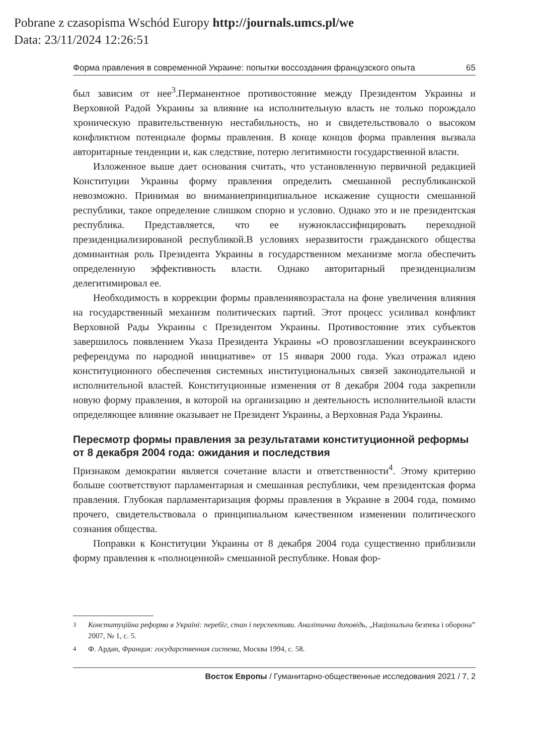Pobrane z czasopisma Wschód Europy http://journals.umcs.pl/we
Data: 23/11/2024 12:26:51
Форма правления в современной Украине: попытки воссоздания французского опыта 65
был зависим от нее<sup>3</sup>.Перманентное противостояние между Президентом Украины и Верховной Радой Украины за влияние на исполнительную власть не только порождало хроническую правительственную нестабильность, но и свидетельствовало о высоком конфликтном потенциале формы правления. В конце концов форма правления вызвала авторитарные тенденции и, как следствие, потерю легитимности государственной власти.
Изложенное выше дает основания считать, что установленную первичной редакцией Конституции Украины форму правления определить смешанной республиканской невозможно. Принимая во вниманиепринципиальное искажение сущности смешанной республики, такое определение слишком спорно и условно. Однако это и не президентская республика. Представляется, что ее нужноклассифицировать переходной президенциализированой республикой.В условиях неразвитости гражданского общества доминантная роль Президента Украины в государственном механизме могла обеспечить определенную эффективность власти. Однако авторитарный президенциализм делегитимировал ее.
Необходимость в коррекции формы правлениявозрастала на фоне увеличения влияния на государственный механизм политических партий. Этот процесс усиливал конфликт Верховной Рады Украины с Президентом Украины. Противостояние этих субъектов завершилось появлением Указа Президента Украины «О провозглашении всеукраинского референдума по народной инициативе» от 15 января 2000 года. Указ отражал идею конституционного обеспечения системных институциональных связей законодательной и исполнительной властей. Конституционные изменения от 8 декабря 2004 года закрепили новую форму правления, в которой на организацию и деятельность исполнительной власти определяющее влияние оказывает не Президент Украины, а Верховная Рада Украины.
Пересмотр формы правления за результатами конституционной реформы от 8 декабря 2004 года: ожидания и последствия
Признаком демократии является сочетание власти и ответственности<sup>4</sup>. Этому критерию больше соответствуют парламентарная и смешанная республики, чем президентская форма правления. Глубокая парламентаризация формы правления в Украине в 2004 года, помимо прочего, свидетельствовала о принципиальном качественном изменении политического сознания общества.
Поправки к Конституции Украины от 8 декабря 2004 года существенно приблизили форму правления к «полноценной» смешанной республике. Новая фор-
<sup>3</sup> Конституційна реформа в Україні: перебіг, стан і перспективи. Аналітична доповідь, „Національна безпека і оборона” 2007, № 1, с. 5.
<sup>4</sup> Ф. Ардан, Франция: государственная система, Москва 1994, с. 58.
Восток Европы / Гуманитарно-общественные исследования 2021 / 7, 2